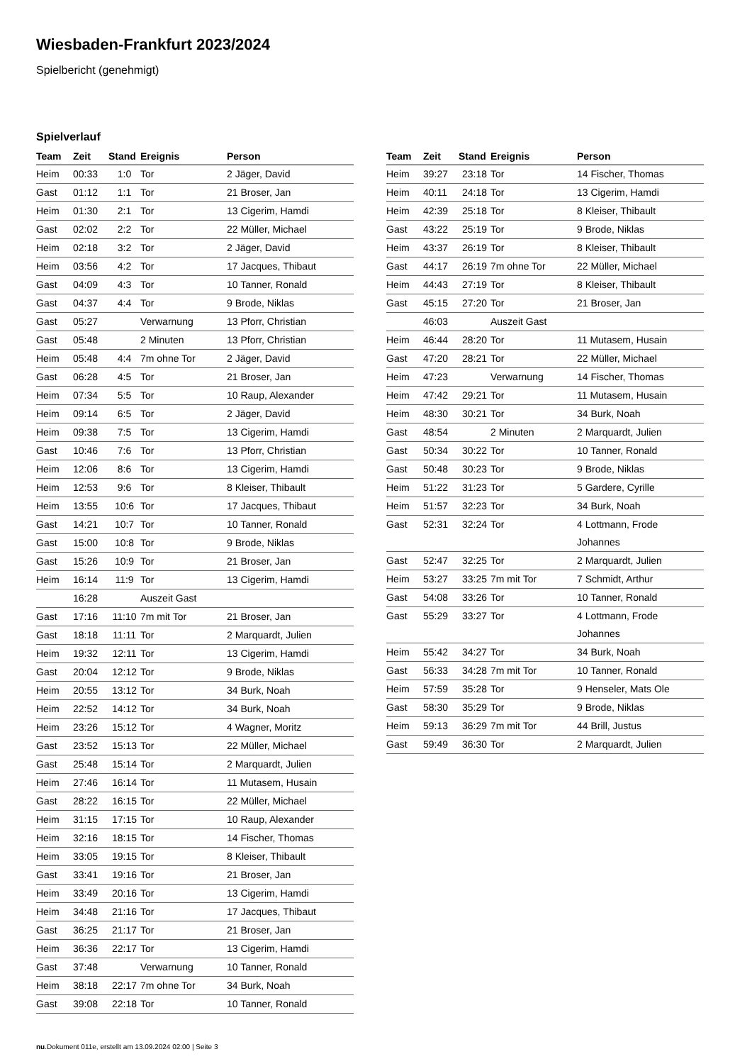Wiesbaden-Frankfurt 2023/2024
Spielbericht (genehmigt)
Spielverlauf
| Team | Zeit | Stand | Ereignis | Person |
| --- | --- | --- | --- | --- |
| Heim | 00:33 | 1:0 | Tor | 2 Jäger, David |
| Gast | 01:12 | 1:1 | Tor | 21 Broser, Jan |
| Heim | 01:30 | 2:1 | Tor | 13 Cigerim, Hamdi |
| Gast | 02:02 | 2:2 | Tor | 22 Müller, Michael |
| Heim | 02:18 | 3:2 | Tor | 2 Jäger, David |
| Heim | 03:56 | 4:2 | Tor | 17 Jacques, Thibaut |
| Gast | 04:09 | 4:3 | Tor | 10 Tanner, Ronald |
| Gast | 04:37 | 4:4 | Tor | 9 Brode, Niklas |
| Gast | 05:27 | | Verwarnung | 13 Pforr, Christian |
| Gast | 05:48 | | 2 Minuten | 13 Pforr, Christian |
| Heim | 05:48 | 4:4 | 7m ohne Tor | 2 Jäger, David |
| Gast | 06:28 | 4:5 | Tor | 21 Broser, Jan |
| Heim | 07:34 | 5:5 | Tor | 10 Raup, Alexander |
| Heim | 09:14 | 6:5 | Tor | 2 Jäger, David |
| Heim | 09:38 | 7:5 | Tor | 13 Cigerim, Hamdi |
| Gast | 10:46 | 7:6 | Tor | 13 Pforr, Christian |
| Heim | 12:06 | 8:6 | Tor | 13 Cigerim, Hamdi |
| Heim | 12:53 | 9:6 | Tor | 8 Kleiser, Thibault |
| Heim | 13:55 | 10:6 | Tor | 17 Jacques, Thibaut |
| Gast | 14:21 | 10:7 | Tor | 10 Tanner, Ronald |
| Gast | 15:00 | 10:8 | Tor | 9 Brode, Niklas |
| Gast | 15:26 | 10:9 | Tor | 21 Broser, Jan |
| Heim | 16:14 | 11:9 | Tor | 13 Cigerim, Hamdi |
| | 16:28 | | Auszeit Gast | |
| Gast | 17:16 | 11:10 | 7m mit Tor | 21 Broser, Jan |
| Gast | 18:18 | 11:11 | Tor | 2 Marquardt, Julien |
| Heim | 19:32 | 12:11 | Tor | 13 Cigerim, Hamdi |
| Gast | 20:04 | 12:12 | Tor | 9 Brode, Niklas |
| Heim | 20:55 | 13:12 | Tor | 34 Burk, Noah |
| Heim | 22:52 | 14:12 | Tor | 34 Burk, Noah |
| Heim | 23:26 | 15:12 | Tor | 4 Wagner, Moritz |
| Gast | 23:52 | 15:13 | Tor | 22 Müller, Michael |
| Gast | 25:48 | 15:14 | Tor | 2 Marquardt, Julien |
| Heim | 27:46 | 16:14 | Tor | 11 Mutasem, Husain |
| Gast | 28:22 | 16:15 | Tor | 22 Müller, Michael |
| Heim | 31:15 | 17:15 | Tor | 10 Raup, Alexander |
| Heim | 32:16 | 18:15 | Tor | 14 Fischer, Thomas |
| Heim | 33:05 | 19:15 | Tor | 8 Kleiser, Thibault |
| Gast | 33:41 | 19:16 | Tor | 21 Broser, Jan |
| Heim | 33:49 | 20:16 | Tor | 13 Cigerim, Hamdi |
| Heim | 34:48 | 21:16 | Tor | 17 Jacques, Thibaut |
| Gast | 36:25 | 21:17 | Tor | 21 Broser, Jan |
| Heim | 36:36 | 22:17 | Tor | 13 Cigerim, Hamdi |
| Gast | 37:48 | | Verwarnung | 10 Tanner, Ronald |
| Heim | 38:18 | 22:17 | 7m ohne Tor | 34 Burk, Noah |
| Gast | 39:08 | 22:18 | Tor | 10 Tanner, Ronald |
| Team | Zeit | Stand | Ereignis | Person |
| --- | --- | --- | --- | --- |
| Heim | 39:27 | 23:18 | Tor | 14 Fischer, Thomas |
| Heim | 40:11 | 24:18 | Tor | 13 Cigerim, Hamdi |
| Heim | 42:39 | 25:18 | Tor | 8 Kleiser, Thibault |
| Gast | 43:22 | 25:19 | Tor | 9 Brode, Niklas |
| Heim | 43:37 | 26:19 | Tor | 8 Kleiser, Thibault |
| Gast | 44:17 | 26:19 | 7m ohne Tor | 22 Müller, Michael |
| Heim | 44:43 | 27:19 | Tor | 8 Kleiser, Thibault |
| Gast | 45:15 | 27:20 | Tor | 21 Broser, Jan |
| | 46:03 | | Auszeit Gast | |
| Heim | 46:44 | 28:20 | Tor | 11 Mutasem, Husain |
| Gast | 47:20 | 28:21 | Tor | 22 Müller, Michael |
| Heim | 47:23 | | Verwarnung | 14 Fischer, Thomas |
| Heim | 47:42 | 29:21 | Tor | 11 Mutasem, Husain |
| Heim | 48:30 | 30:21 | Tor | 34 Burk, Noah |
| Gast | 48:54 | | 2 Minuten | 2 Marquardt, Julien |
| Gast | 50:34 | 30:22 | Tor | 10 Tanner, Ronald |
| Gast | 50:48 | 30:23 | Tor | 9 Brode, Niklas |
| Heim | 51:22 | 31:23 | Tor | 5 Gardere, Cyrille |
| Heim | 51:57 | 32:23 | Tor | 34 Burk, Noah |
| Gast | 52:31 | 32:24 | Tor | 4 Lottmann, Frode Johannes |
| Gast | 52:47 | 32:25 | Tor | 2 Marquardt, Julien |
| Heim | 53:27 | 33:25 | 7m mit Tor | 7 Schmidt, Arthur |
| Gast | 54:08 | 33:26 | Tor | 10 Tanner, Ronald |
| Gast | 55:29 | 33:27 | Tor | 4 Lottmann, Frode Johannes |
| Heim | 55:42 | 34:27 | Tor | 34 Burk, Noah |
| Gast | 56:33 | 34:28 | 7m mit Tor | 10 Tanner, Ronald |
| Heim | 57:59 | 35:28 | Tor | 9 Henseler, Mats Ole |
| Gast | 58:30 | 35:29 | Tor | 9 Brode, Niklas |
| Heim | 59:13 | 36:29 | 7m mit Tor | 44 Brill, Justus |
| Gast | 59:49 | 36:30 | Tor | 2 Marquardt, Julien |
nu.Dokument 011e, erstellt am 13.09.2024 02:00 | Seite 3